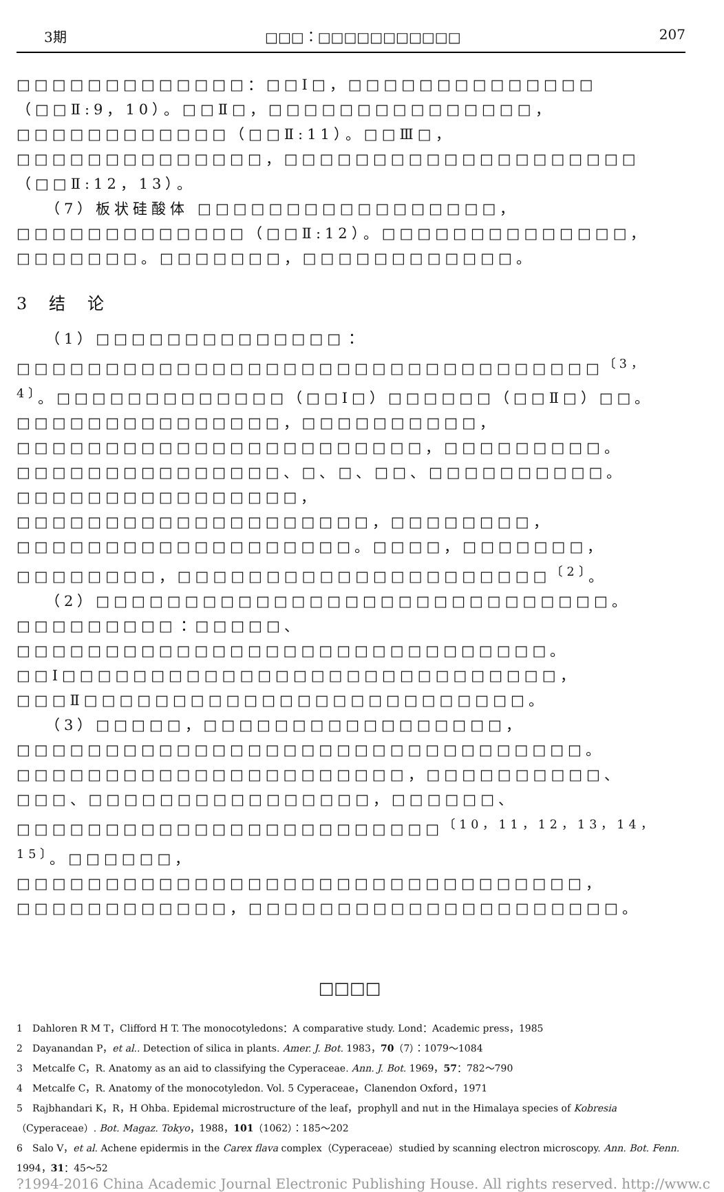3期 □□□：□□□□□□□□□□□ 207
□□□□□□□□□□□□□：□□Ⅰ□，□□□□□□□□□□□□□□（□□Ⅱ:9，10）。□□Ⅱ□，□□□□□□□□□□□□□□□，□□□□□□□□□□□□（□□Ⅱ:11）。□□Ⅲ□，□□□□□□□□□□□□□□，□□□□□□□□□□□□□□□□□□□□（□□Ⅱ:12，13）。
（7）板状硅酸体 □□□□□□□□□□□□□□□□□，□□□□□□□□□□□□□（□□Ⅱ:12）。□□□□□□□□□□□□□□，□□□□□□□。□□□□□□□，□□□□□□□□□□□□。
3 结 论
（1）□□□□□□□□□□□□□□：□□□□□□□□□□□□□□□□□□□□□□□□□□□□□□□□□<sup>〔3，4〕</sup>。□□□□□□□□□□□□□（□□Ⅰ□）□□□□□□（□□Ⅱ□）□□。□□□□□□□□□□□□□□□，□□□□□□□□□□，□□□□□□□□□□□□□□□□□□□□□□□，□□□□□□□□□。□□□□□□□□□□□□□□□、□、□、□□、□□□□□□□□□□。□□□□□□□□□□□□□□□□，□□□□□□□□□□□□□□□□□□□□，□□□□□□□□，□□□□□□□□□□□□□□□□□□□。□□□□，□□□□□□□，□□□□□□□□，□□□□□□□□□□□□□□□□□□□□□<sup>〔2〕</sup>。
（2）□□□□□□□□□□□□□□□□□□□□□□□□□□□□□。□□□□□□□□□：□□□□□、□□□□□□□□□□□□□□□□□□□□□□□□□□□□□□。□□Ⅰ□□□□□□□□□□□□□□□□□□□□□□□□□□□□，□□□Ⅱ□□□□□□□□□□□□□□□□□□□□□□□□□。
（3）□□□□□，□□□□□□□□□□□□□□□□□，□□□□□□□□□□□□□□□□□□□□□□□□□□□□□□□□。□□□□□□□□□□□□□□□□□□□□□□，□□□□□□□□□□、□□□、□□□□□□□□□□□□□□□□，□□□□□□、□□□□□□□□□□□□□□□□□□□□□□□□<sup>〔10，11，12，13，14，15〕</sup>。□□□□□□，□□□□□□□□□□□□□□□□□□□□□□□□□□□□□□□□，□□□□□□□□□□□□，□□□□□□□□□□□□□□□□□□□□□。
□□□□
1　Dahloren R M T，Clifford H T. The monocotyledons：A comparative study. Lond：Academic press，1985
2　Dayanandan P，et al.. Detection of silica in plants. Amer. J. Bot. 1983，70（7）：1079～1084
3　Metcalfe C，R. Anatomy as an aid to classifying the Cyperaceae. Ann. J. Bot. 1969，57：782～790
4　Metcalfe C，R. Anatomy of the monocotyledon. Vol. 5 Cyperaceae，Clanendon Oxford，1971
5　Rajbhandari K，R，H Ohba. Epidemal microstructure of the leaf，prophyll and nut in the Himalaya species of Kobresia（Cyperaceae）. Bot. Magaz. Tokyo，1988，101（1062）：185～202
6　Salo V，et al. Achene epidermis in the Carex flava complex（Cyperaceae）studied by scanning electron microscopy. Ann. Bot. Fenn. 1994，31：45～52
?1994-2016 China Academic Journal Electronic Publishing House. All rights reserved. http://www.c